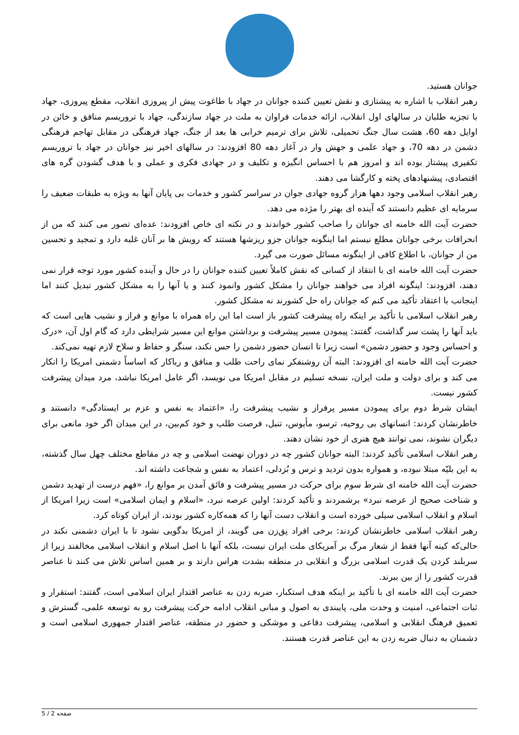جوانان هستید.
رهبر انقلاب با اشاره به پیشتازی و نقش تعیین کننده جوانان در جهاد با طاغوت پیش از پیروزی انقلاب، مقطع پیروزی، جهاد با تجزیه طلبان در سالهای اول انقلاب، ارائه خدمات فراوان به ملت در جهاد سازندگی، جهاد با تروریسم منافق و خائن در اوایل دهه 60، هشت سال جنگ تحمیلی، تلاش برای ترمیم خرابی ها بعد از جنگ، جهاد فرهنگی در مقابل تهاجم فرهنگی دشمن در دهه 70، و جهاد علمی و جهش وار در آغاز دهه 80 افزودند: در سالهای اخیر نیز جوانان در جهاد با تروریسم تکفیری پیشتاز بوده اند و امروز هم با احساس انگیزه و تکلیف و در جهادی فکری و عملی و با هدف گشودن گره های اقتصادی، پیشنهادهای پخته و کارگشا می دهند.
رهبر انقلاب اسلامی وجود دهها هزار گروه جهادی جوان در سراسر کشور و خدمات بی پایان آنها به ویژه به طبقات ضعیف را سرمایه ای عظیم دانستند که آینده ای بهتر را مژده می دهد.
حضرت آیت الله خامنه ای جوانان را صاحب کشور خواندند و در نکته ای خاص افزودند: عده‌ای تصور می کنند که من از انحرافات برخی جوانان مطلع نیستم اما اینگونه جوانان جزو ریزشها هستند که رویش ها بر آنان غلبه دارد و تمجید و تحسین من از جوانان، با اطلاع کافی از اینگونه مسائل صورت می گیرد.
حضرت آیت الله خامنه ای با انتقاد از کسانی که نقش کاملاً تعیین کننده جوانان را در حال و آینده کشور مورد توجه قرار نمی دهند، افزودند: اینگونه افراد می خواهند جوانان را مشکل کشور وانمود کنند و یا آنها را به مشکل کشور تبدیل کنند اما اینجانب با اعتقاد تأکید می کنم که جوانان راه حل کشورند نه مشکل کشور.
رهبر انقلاب اسلامی با تأکید بر اینکه راه پیشرفت کشور باز است اما این راه همراه با موانع و فراز و نشیب هایی است که باید آنها را پشت سر گذاشت، گفتند: پیمودن مسیر پیشرفت و برداشتن موانع این مسیر شرایطی دارد که گام اول آن، «درک و احساس وجود و حضور دشمن» است زیرا تا انسان حضور دشمن را حس نکند، سنگر و حفاظ و سلاح لازم تهیه نمی‌کند.
حضرت آیت الله خامنه ای افزودند: البته آن روشنفکر نمای راحت طلب و منافق و ریاکار که اساساً دشمنی امریکا را انکار می کند و برای دولت و ملت ایران، نسخه تسلیم در مقابل امریکا می نویسد، اگر عامل امریکا نباشد، مرد میدان پیشرفت کشور نیست.
ایشان شرط دوم برای پیمودن مسیر پرفراز و نشیب پیشرفت را، «اعتماد به نفس و عزم بر ایستادگی» دانستند و خاطرنشان کردند: انسانهای بی روحیه، ترسو، مأیوس، تنبل، فرصت طلب و خود کم‌بین، در این میدان اگر خود مانعی برای دیگران نشوند، نمی توانند هیچ هنری از خود نشان دهند.
رهبر انقلاب اسلامی تأکید کردند: البته جوانان کشور چه در دوران نهضت اسلامی و چه در مقاطع مختلف چهل سال گذشته، به این بلیّه مبتلا نبوده، و همواره بدون تردید و ترس و بُزدلی، اعتماد به نفس و شجاعت داشته اند.
حضرت آیت الله خامنه ای شرط سوم برای حرکت در مسیر پیشرفت و فائق آمدن بر موانع را، «فهم درست از تهدید دشمن و شناخت صحیح از عرصه نبرد» برشمردند و تأکید کردند: اولین عرصه نبرد، «اسلام و ایمان اسلامی» است زیرا امریکا از اسلام و انقلاب اسلامی سیلی خورده است و انقلاب دست آنها را که همه‌کاره کشور بودند، از ایران کوتاه کرد.
رهبر انقلاب اسلامی خاطرنشان کردند: برخی افراد نِق‌زن می گویند، از امریکا بدگویی نشود تا با ایران دشمنی نکند در حالی‌که کینه آنها فقط از شعار مرگ بر آمریکای ملت ایران نیست، بلکه آنها با اصل اسلام و انقلاب اسلامی مخالفند زیرا از سربلند کردن یک قدرت اسلامی بزرگ و انقلابی در منطقه بشدت هراس دارند و بر همین اساس تلاش می کنند تا عناصر قدرت کشور را از بین ببرند.
حضرت آیت الله خامنه ای با تأکید بر اینکه هدف استکبار، ضربه زدن به عناصر اقتدار ایران اسلامی است، گفتند: استقرار و ثبات اجتماعی، امنیت و وحدت ملی، پایبندی به اصول و مبانی انقلاب ادامه حرکت پیشرفت رو به توسعه علمی، گسترش و تعمیق فرهنگ انقلابی و اسلامی، پیشرفت دفاعی و موشکی و حضور در منطقه، عناصر اقتدار جمهوری اسلامی است و دشمنان به دنبال ضربه زدن به این عناصر قدرت هستند.
صفحه 2 / 5